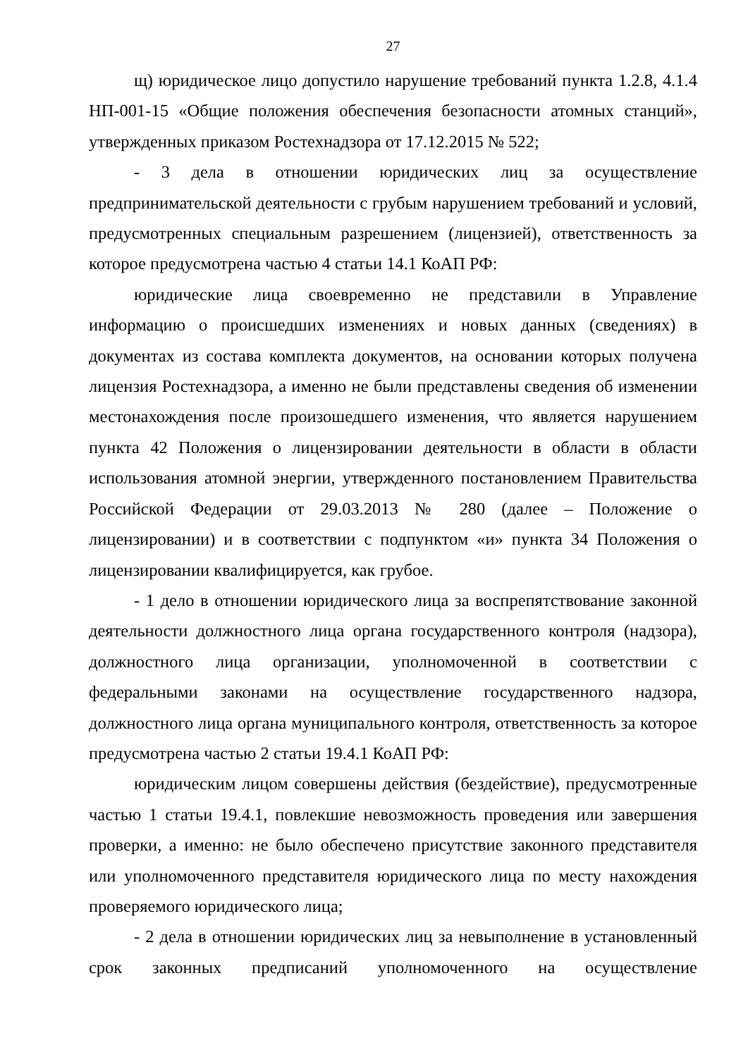27
щ) юридическое лицо допустило нарушение требований пункта 1.2.8, 4.1.4 НП-001-15 «Общие положения обеспечения безопасности атомных станций», утвержденных приказом Ростехнадзора от 17.12.2015 № 522;
- 3 дела в отношении юридических лиц за осуществление предпринимательской деятельности с грубым нарушением требований и условий, предусмотренных специальным разрешением (лицензией), ответственность за которое предусмотрена частью 4 статьи 14.1 КоАП РФ:
юридические лица своевременно не представили в Управление информацию о происшедших изменениях и новых данных (сведениях) в документах из состава комплекта документов, на основании которых получена лицензия Ростехнадзора, а именно не были представлены сведения об изменении местонахождения после произошедшего изменения, что является нарушением пункта 42 Положения о лицензировании деятельности в области в области использования атомной энергии, утвержденного постановлением Правительства Российской Федерации от 29.03.2013 № 280 (далее – Положение о лицензировании) и в соответствии с подпунктом «и» пункта 34 Положения о лицензировании квалифицируется, как грубое.
- 1 дело в отношении юридического лица за воспрепятствование законной деятельности должностного лица органа государственного контроля (надзора), должностного лица организации, уполномоченной в соответствии с федеральными законами на осуществление государственного надзора, должностного лица органа муниципального контроля, ответственность за которое предусмотрена частью 2 статьи 19.4.1 КоАП РФ:
юридическим лицом совершены действия (бездействие), предусмотренные частью 1 статьи 19.4.1, повлекшие невозможность проведения или завершения проверки, а именно: не было обеспечено присутствие законного представителя или уполномоченного представителя юридического лица по месту нахождения проверяемого юридического лица;
- 2 дела в отношении юридических лиц за невыполнение в установленный срок законных предписаний уполномоченного на осуществление